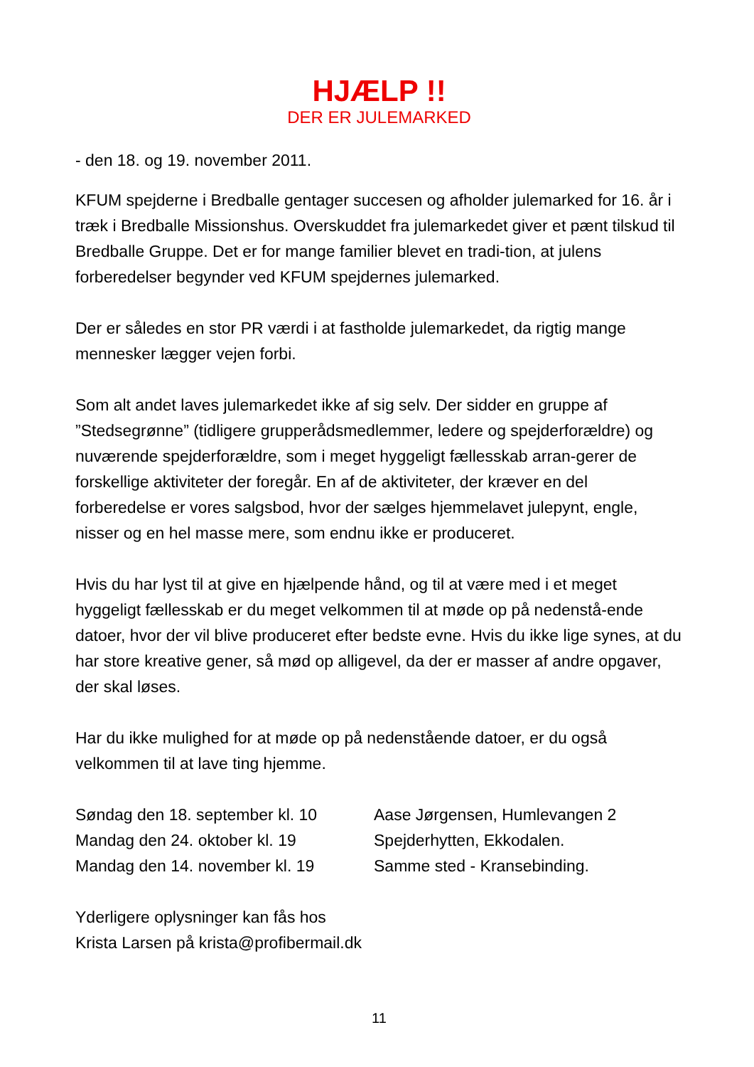HJÆLP !!
DER ER JULEMARKED
- den 18. og 19. november 2011.
KFUM spejderne i Bredballe gentager succesen og afholder julemarked for 16. år i træk i Bredballe Missionshus. Overskuddet fra julemarkedet giver et pænt tilskud til Bredballe Gruppe. Det er for mange familier blevet en tradi-tion, at julens forberedelser begynder ved KFUM spejdernes julemarked.
Der er således en stor PR værdi i at fastholde julemarkedet, da rigtig mange mennesker lægger vejen forbi.
Som alt andet laves julemarkedet ikke af sig selv. Der sidder en gruppe af ”Stedsegrønne” (tidligere grupperådsmedlemmer, ledere og spejderforældre) og nuværende spejderforældre, som i meget hyggeligt fællesskab arran-gerer de forskellige aktiviteter der foregår. En af de aktiviteter, der kræver en del forberedelse er vores salgsbod, hvor der sælges hjemmelavet julepynt, engle, nisser og en hel masse mere, som endnu ikke er produceret.
Hvis du har lyst til at give en hjælpende hånd, og til at være med i et meget hyggeligt fællesskab er du meget velkommen til at møde op på nedenstå-ende datoer, hvor der vil blive produceret efter bedste evne. Hvis du ikke lige synes, at du har store kreative gener, så mød op alligevel, da der er masser af andre opgaver, der skal løses.
Har du ikke mulighed for at møde op på nedenstående datoer, er du også velkommen til at lave ting hjemme.
Søndag den 18. september kl. 10 Aase Jørgensen, Humlevangen 2
Mandag den 24. oktober kl. 19 Spejderhytten, Ekkodalen.
Mandag den 14. november kl. 19 Samme sted - Kransebinding.
Yderligere oplysninger kan fås hos
Krista Larsen på krista@profibermail.dk
11